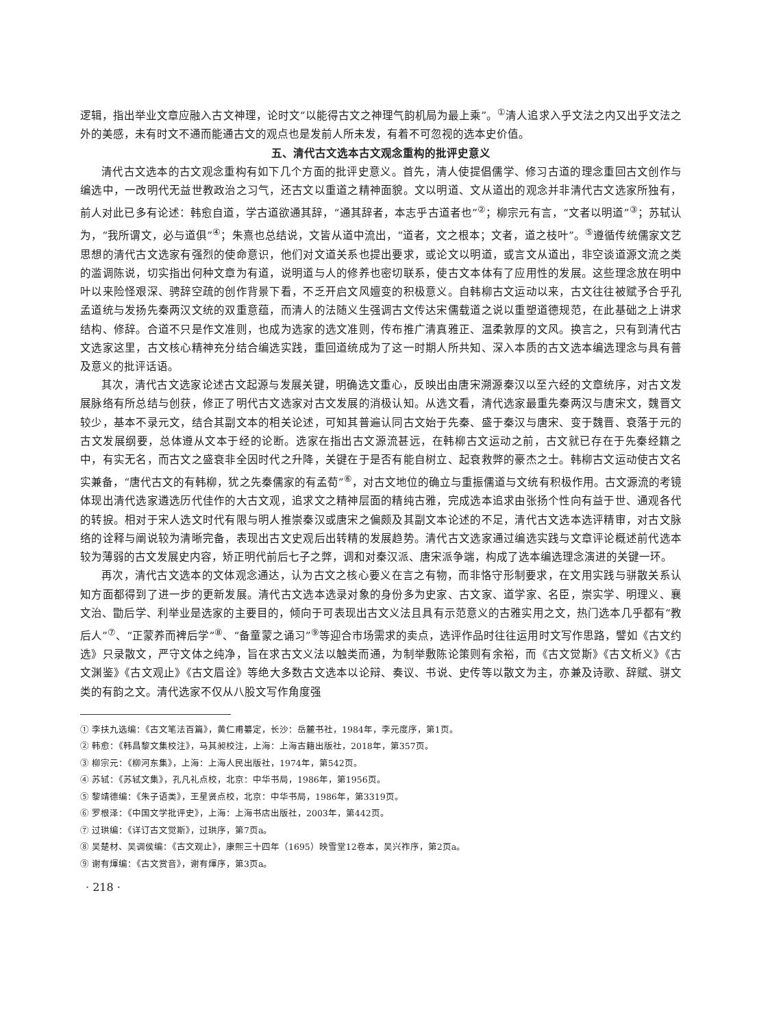逻辑，指出举业文章应融入古文神理，论时文“以能得古文之神理气韵机局为最上乘”。<sup>①</sup>清人追求入乎文法之内又出乎文法之外的美感，未有时文不通而能通古文的观点也是发前人所未发，有着不可忽视的选本史价值。
五、清代古文选本古文观念重构的批评史意义
清代古文选本的古文观念重构有如下几个方面的批评史意义。首先，清人使提倡儒学、修习古道的理念重回古文创作与编选中，一改明代无益世教政治之习气，还古文以重道之精神面貌。文以明道、文从道出的观念并非清代古文选家所独有，前人对此已多有论述：韩愈自道，学古道欲通其辞，“通其辞者，本志乎古道者也”<sup>②</sup>；柳宗元有言，“文者以明道”<sup>③</sup>；苏轼认为，“我所谓文，必与道俱”<sup>④</sup>；朱熹也总结说，文皆从道中流出，“道者，文之根本；文者，道之枝叶”。<sup>⑤</sup>遵循传统儒家文艺思想的清代古文选家有强烈的使命意识，他们对文道关系也提出要求，或论文以明道，或言文从道出，非空谈道源文流之类的滥调陈说，切实指出何种文章为有道，说明道与人的修养也密切联系，使古文本体有了应用性的发展。这些理念放在明中叶以来险怪艰深、骋辞空疏的创作背景下看，不乏开启文风嬗变的积极意义。自韩柳古文运动以来，古文往往被赋予合乎孔孟道统与发扬先秦两汉文统的双重意蕴，而清人的法随义生强调古文传达宋儒载道之说以重塑道德规范，在此基础之上讲求结构、修辞。合道不只是作文准则，也成为选家的选文准则，传布推广清真雅正、温柔敦厚的文风。换言之，只有到清代古文选家这里，古文核心精神充分结合编选实践，重回道统成为了这一时期人所共知、深入本质的古文选本编选理念与具有普及意义的批评话语。
其次，清代古文选家论述古文起源与发展关键，明确选文重心，反映出由唐宋溯源秦汉以至六经的文章统序，对古文发展脉络有所总结与创获，修正了明代古文选家对古文发展的消极认知。从选文看，清代选家最重先秦两汉与唐宋文，魏晋文较少，基本不录元文，结合其副文本的相关论述，可知其普遍认同古文始于先秦、盛于秦汉与唐宋、变于魏晋、衰落于元的古文发展纲要，总体遵从文本于经的论断。选家在指出古文源流甚远，在韩柳古文运动之前，古文就已存在于先秦经籍之中，有实无名，而古文之盛衰非全因时代之升降，关键在于是否有能自树立、起衰救弊的豪杰之士。韩柳古文运动使古文名实兼备，“唐代古文的有韩柳，犹之先秦儒家的有孟荀”<sup>⑥</sup>，对古文地位的确立与重振儒道与文统有积极作用。古文源流的考镜体现出清代选家遴选历代佳作的大古文观，追求文之精神层面的精纯古雅，完成选本追求由张扬个性向有益于世、通观各代的转捩。相对于宋人选文时代有限与明人推崇秦汉或唐宋之偏颇及其副文本论述的不足，清代古文选本选评精审，对古文脉络的诠释与阐说较为清晰完备，表现出古文史观后出转精的发展趋势。清代古文选家通过编选实践与文章评论概述前代选本较为薄弱的古文发展史内容，矫正明代前后七子之弊，调和对秦汉派、唐宋派争端，构成了选本编选理念演进的关键一环。
再次，清代古文选本的文体观念通达，认为古文之核心要义在言之有物，而非恪守形制要求，在文用实践与骈散关系认知方面都得到了进一步的更新发展。清代古文选本选录对象的身份多为史家、古文家、道学家、名臣，崇实学、明理义、襄文治、勖后学、利举业是选家的主要目的，倾向于可表现出古文义法且具有示范意义的古雅实用之文，热门选本几乎都有“教后人”<sup>⑦</sup>、“正蒙养而裨后学”<sup>⑧</sup>、“备童蒙之诵习”<sup>⑨</sup>等迎合市场需求的卖点，选评作品时往往运用时文写作思路，譬如《古文约选》只录散文，严守文体之纯净，旨在求古文义法以触类而通，为制举敷陈论策则有余裕，而《古文觉斯》《古文析义》《古文渊鉴》《古文观止》《古文眉诠》等绝大多数古文选本以论辩、奏议、书说、史传等以散文为主，亦兼及诗歌、辞赋、骈文类的有韵之文。清代选家不仅从八股文写作角度强
① 李扶九选编：《古文笔法百篇》，黄仁甫纂定，长沙：岳麓书社，1984年，李元度序，第1页。
② 韩愈：《韩昌黎文集校注》，马其昶校注，上海：上海古籍出版社，2018年，第357页。
③ 柳宗元：《柳河东集》，上海：上海人民出版社，1974年，第542页。
④ 苏轼：《苏轼文集》，孔凡礼点校，北京：中华书局，1986年，第1956页。
⑤ 黎靖德编：《朱子语类》，王星贤点校，北京：中华书局，1986年，第3319页。
⑥ 罗根泽：《中国文学批评史》，上海：上海书店出版社，2003年，第442页。
⑦ 过珙编：《详订古文觉斯》，过珙序，第7页a。
⑧ 吴楚材、吴调侯编：《古文观止》，康熙三十四年（1695）映雪堂12卷本，吴兴祚序，第2页a。
⑨ 谢有煇编：《古文赏音》，谢有煇序，第3页a。
· 218 ·